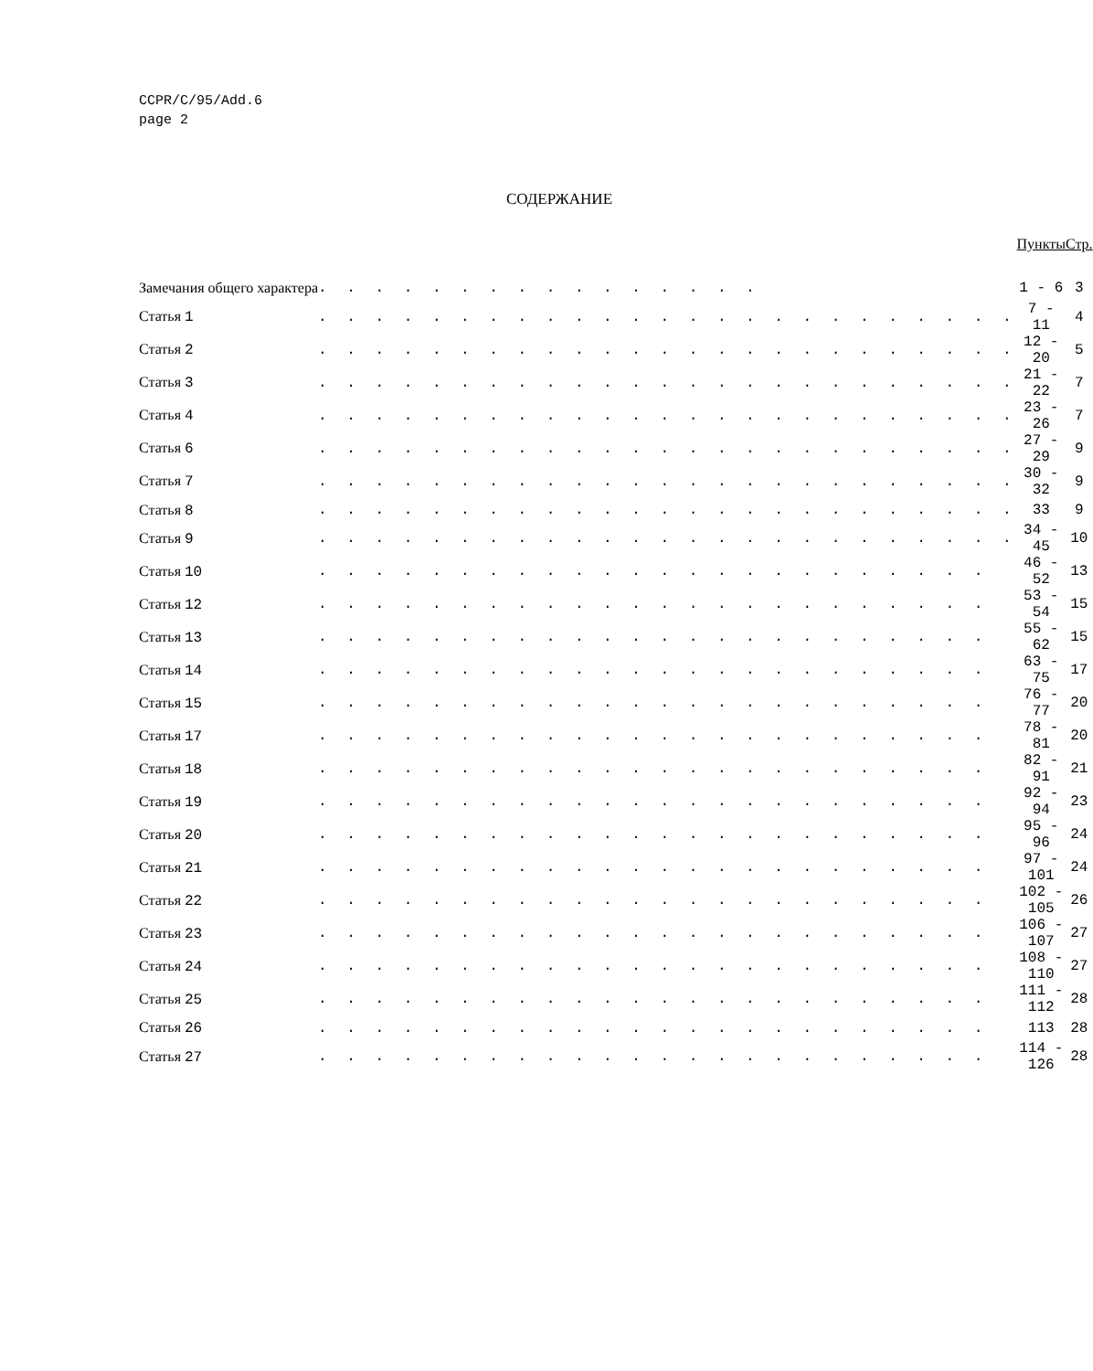CCPR/C/95/Add.6
page 2
СОДЕРЖАНИЕ
| | | Пункты | Стр. |
| --- | --- | --- | --- |
| Замечания общего характера | . . . . . . . . . . . . . . . . | 1 - 6 | 3 |
| Статья 1 | . . . . . . . . . . . . . . . . . . . . . . . . . | 7 - 11 | 4 |
| Статья 2 | . . . . . . . . . . . . . . . . . . . . . . . . . | 12 - 20 | 5 |
| Статья 3 | . . . . . . . . . . . . . . . . . . . . . . . . . | 21 - 22 | 7 |
| Статья 4 | . . . . . . . . . . . . . . . . . . . . . . . . . | 23 - 26 | 7 |
| Статья 6 | . . . . . . . . . . . . . . . . . . . . . . . . . | 27 - 29 | 9 |
| Статья 7 | . . . . . . . . . . . . . . . . . . . . . . . . . | 30 - 32 | 9 |
| Статья 8 | . . . . . . . . . . . . . . . . . . . . . . . . . | 33 | 9 |
| Статья 9 | . . . . . . . . . . . . . . . . . . . . . . . . . | 34 - 45 | 10 |
| Статья 10 | . . . . . . . . . . . . . . . . . . . . . . . . | 46 - 52 | 13 |
| Статья 12 | . . . . . . . . . . . . . . . . . . . . . . . . | 53 - 54 | 15 |
| Статья 13 | . . . . . . . . . . . . . . . . . . . . . . . . | 55 - 62 | 15 |
| Статья 14 | . . . . . . . . . . . . . . . . . . . . . . . . | 63 - 75 | 17 |
| Статья 15 | . . . . . . . . . . . . . . . . . . . . . . . . | 76 - 77 | 20 |
| Статья 17 | . . . . . . . . . . . . . . . . . . . . . . . . | 78 - 81 | 20 |
| Статья 18 | . . . . . . . . . . . . . . . . . . . . . . . . | 82 - 91 | 21 |
| Статья 19 | . . . . . . . . . . . . . . . . . . . . . . . . | 92 - 94 | 23 |
| Статья 20 | . . . . . . . . . . . . . . . . . . . . . . . . | 95 - 96 | 24 |
| Статья 21 | . . . . . . . . . . . . . . . . . . . . . . . . | 97 - 101 | 24 |
| Статья 22 | . . . . . . . . . . . . . . . . . . . . . . . . | 102 - 105 | 26 |
| Статья 23 | . . . . . . . . . . . . . . . . . . . . . . . . | 106 - 107 | 27 |
| Статья 24 | . . . . . . . . . . . . . . . . . . . . . . . . | 108 - 110 | 27 |
| Статья 25 | . . . . . . . . . . . . . . . . . . . . . . . . | 111 - 112 | 28 |
| Статья 26 | . . . . . . . . . . . . . . . . . . . . . . . . | 113 | 28 |
| Статья 27 | . . . . . . . . . . . . . . . . . . . . . . . . | 114 - 126 | 28 |